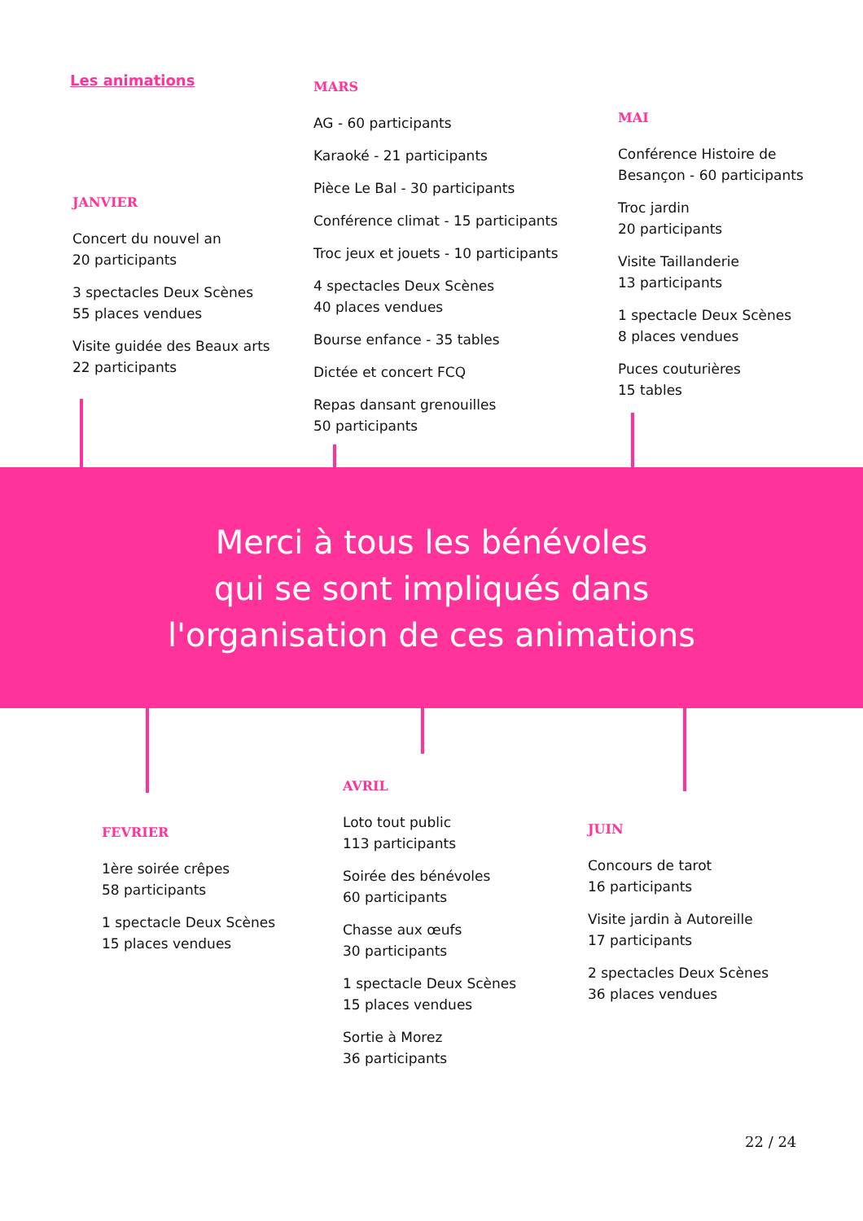Les animations
JANVIER
Concert du nouvel an
20 participants
3 spectacles Deux Scènes
55 places vendues
Visite guidée des Beaux arts
22 participants
MARS
AG - 60 participants
Karaoké - 21 participants
Pièce Le Bal - 30 participants
Conférence climat - 15 participants
Troc jeux et jouets - 10 participants
4 spectacles Deux Scènes
40 places vendues
Bourse enfance - 35 tables
Dictée et concert FCQ
Repas dansant grenouilles
50 participants
MAI
Conférence Histoire de
Besançon - 60 participants
Troc jardin
20 participants
Visite Taillanderie
13 participants
1 spectacle Deux Scènes
8 places vendues
Puces couturières
15 tables
Merci à tous les bénévoles
qui se sont impliqués dans
l'organisation de ces animations
FEVRIER
1ère soirée crêpes
58 participants
1 spectacle Deux Scènes
15 places vendues
AVRIL
Loto tout public
113 participants
Soirée des bénévoles
60 participants
Chasse aux œufs
30 participants
1 spectacle Deux Scènes
15 places vendues
Sortie à Morez
36 participants
JUIN
Concours de tarot
16 participants
Visite jardin à Autoreille
17 participants
2 spectacles Deux Scènes
36 places vendues
22 / 24